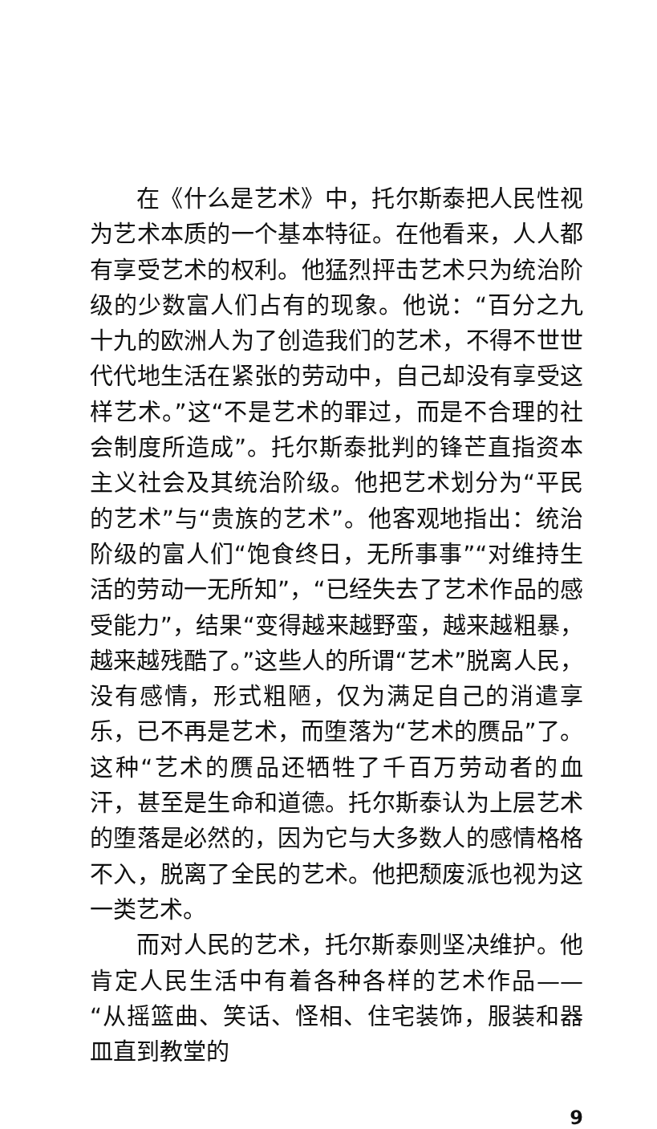在《什么是艺术》中，托尔斯泰把人民性视为艺术本质的一个基本特征。在他看来，人人都有享受艺术的权利。他猛烈抨击艺术只为统治阶级的少数富人们占有的现象。他说：“百分之九十九的欧洲人为了创造我们的艺术，不得不世世代代地生活在紧张的劳动中，自己却没有享受这样艺术。”这“不是艺术的罪过，而是不合理的社会制度所造成”。托尔斯泰批判的锋芒直指资本主义社会及其统治阶级。他把艺术划分为“平民的艺术”与“贵族的艺术”。他客观地指出：统治阶级的富人们“饱食终日，无所事事”“对维持生活的劳动一无所知”，“已经失去了艺术作品的感受能力”，结果“变得越来越野蛮，越来越粗暴，越来越残酷了。”这些人的所谓“艺术”脱离人民，没有感情，形式粗陋，仅为满足自己的消遣享乐，已不再是艺术，而堕落为“艺术的赝品”了。这种“艺术的赝品还牺牲了千百万劳动者的血汗，甚至是生命和道德。托尔斯泰认为上层艺术的堕落是必然的，因为它与大多数人的感情格格不入，脱离了全民的艺术。他把颓废派也视为这一类艺术。
而对人民的艺术，托尔斯泰则坚决维护。他肯定人民生活中有着各种各样的艺术作品——“从摇篮曲、笑话、怪相、住宅装饰，服装和器皿直到教堂的
9